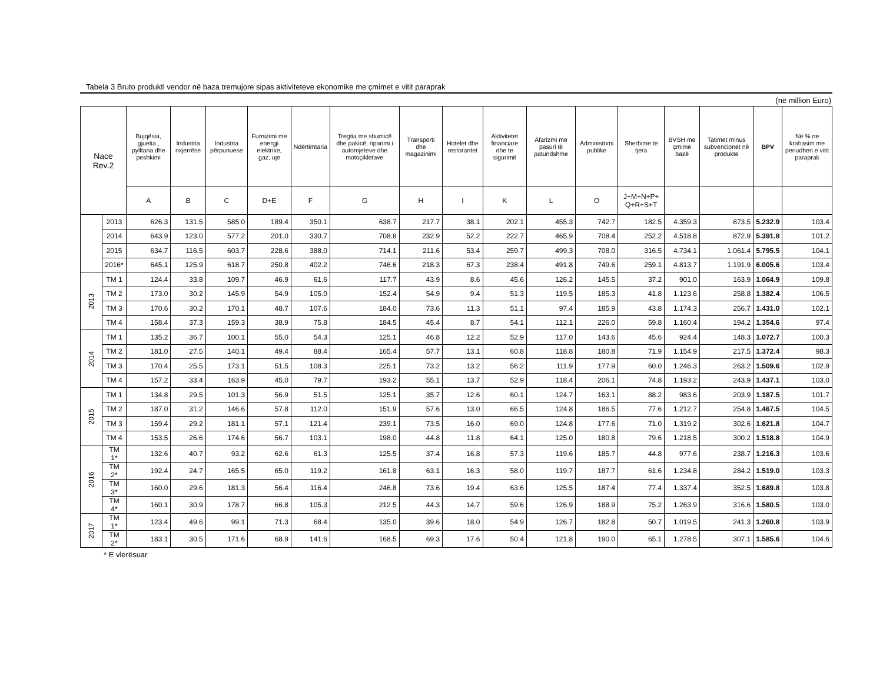Tabela 3 Bruto produkti vendor në baza tremujore sipas aktiviteteve ekonomike me çmimet e vitit paraprak
(në million Euro)
| Nace Rev.2 | | Bujqësia, gjuetia , pylltaria dhe peshkimi | Industria nxjerrëse | Industria përpunuese | Furnizimi me energji elektrike, gaz, uje | Ndërtimtaria | Tregtia me shumicë dhe pakicë; riparimi i automjeteve dhe motoçikletave | Transporti dhe magazinimi | Hotelet dhe restorantet | Aktivitetet financiare dhe te sigurimit | Afarizmi me pasuri të patundshme | Administrimi publike | Sherbime te tjera | BVSH me çmime bazë | Tatimet minus subvencionet në produkte | BPV | Në % ne krahasim me periudhen e vitit paraprak |
| --- | --- | --- | --- | --- | --- | --- | --- | --- | --- | --- | --- | --- | --- | --- | --- | --- | --- |
| | | A | B | C | D+E | F | G | H | I | K | L | O | J+M+N+P+ Q+R+S+T | | | | |
| | 2013 | 626.3 | 131.5 | 585.0 | 189.4 | 350.1 | 638.7 | 217.7 | 38.1 | 202.1 | 455.3 | 742.7 | 182.5 | 4.359.3 | 873.5 | 5.232.9 | 103.4 |
| | 2014 | 643.9 | 123.0 | 577.2 | 201.0 | 330.7 | 708.8 | 232.9 | 52.2 | 222.7 | 465.9 | 708.4 | 252.2 | 4.518.8 | 872.9 | 5.391.8 | 101.2 |
| | 2015 | 634.7 | 116.5 | 603.7 | 228.6 | 388.0 | 714.1 | 211.6 | 53.4 | 259.7 | 499.3 | 708.0 | 316.5 | 4.734.1 | 1.061.4 | 5.795.5 | 104.1 |
| | 2016* | 645.1 | 125.9 | 618.7 | 250.8 | 402.2 | 746.6 | 218.3 | 67.3 | 238.4 | 491.8 | 749.6 | 259.1 | 4.813.7 | 1.191.9 | 6.005.6 | 103.4 |
| 2013 | TM 1 | 124.4 | 33.8 | 109.7 | 46.9 | 61.6 | 117.7 | 43.9 | 8.6 | 45.6 | 126.2 | 145.5 | 37.2 | 901.0 | 163.9 | 1.064.9 | 109.8 |
| | TM 2 | 173.0 | 30.2 | 145.9 | 54.9 | 105.0 | 152.4 | 54.9 | 9.4 | 51.3 | 119.5 | 185.3 | 41.8 | 1.123.6 | 258.8 | 1.382.4 | 106.5 |
| | TM 3 | 170.6 | 30.2 | 170.1 | 48.7 | 107.6 | 184.0 | 73.6 | 11.3 | 51.1 | 97.4 | 185.9 | 43.8 | 1.174.3 | 256.7 | 1.431.0 | 102.1 |
| | TM 4 | 158.4 | 37.3 | 159.3 | 38.9 | 75.8 | 184.5 | 45.4 | 8.7 | 54.1 | 112.1 | 226.0 | 59.8 | 1.160.4 | 194.2 | 1.354.6 | 97.4 |
| 2014 | TM 1 | 135.2 | 36.7 | 100.1 | 55.0 | 54.3 | 125.1 | 46.8 | 12.2 | 52.9 | 117.0 | 143.6 | 45.6 | 924.4 | 148.3 | 1.072.7 | 100.3 |
| | TM 2 | 181.0 | 27.5 | 140.1 | 49.4 | 88.4 | 165.4 | 57.7 | 13.1 | 60.8 | 118.8 | 180.8 | 71.9 | 1.154.9 | 217.5 | 1.372.4 | 98.3 |
| | TM 3 | 170.4 | 25.5 | 173.1 | 51.5 | 108.3 | 225.1 | 73.2 | 13.2 | 56.2 | 111.9 | 177.9 | 60.0 | 1.246.3 | 263.2 | 1.509.6 | 102.9 |
| | TM 4 | 157.2 | 33.4 | 163.9 | 45.0 | 79.7 | 193.2 | 55.1 | 13.7 | 52.9 | 118.4 | 206.1 | 74.8 | 1.193.2 | 243.9 | 1.437.1 | 103.0 |
| 2015 | TM 1 | 134.8 | 29.5 | 101.3 | 56.9 | 51.5 | 125.1 | 35.7 | 12.6 | 60.1 | 124.7 | 163.1 | 88.2 | 983.6 | 203.9 | 1.187.5 | 101.7 |
| | TM 2 | 187.0 | 31.2 | 146.6 | 57.8 | 112.0 | 151.9 | 57.6 | 13.0 | 66.5 | 124.8 | 186.5 | 77.6 | 1.212.7 | 254.8 | 1.467.5 | 104.5 |
| | TM 3 | 159.4 | 29.2 | 181.1 | 57.1 | 121.4 | 239.1 | 73.5 | 16.0 | 69.0 | 124.8 | 177.6 | 71.0 | 1.319.2 | 302.6 | 1.621.8 | 104.7 |
| | TM 4 | 153.5 | 26.6 | 174.6 | 56.7 | 103.1 | 198.0 | 44.8 | 11.8 | 64.1 | 125.0 | 180.8 | 79.6 | 1.218.5 | 300.2 | 1.518.8 | 104.9 |
| 2016 | TM 1* | 132.6 | 40.7 | 93.2 | 62.6 | 61.3 | 125.5 | 37.4 | 16.8 | 57.3 | 119.6 | 185.7 | 44.8 | 977.6 | 238.7 | 1.216.3 | 103.6 |
| | TM 2* | 192.4 | 24.7 | 165.5 | 65.0 | 119.2 | 161.8 | 63.1 | 16.3 | 58.0 | 119.7 | 187.7 | 61.6 | 1.234.8 | 284.2 | 1.519.0 | 103.3 |
| | TM 3* | 160.0 | 29.6 | 181.3 | 56.4 | 116.4 | 246.8 | 73.6 | 19.4 | 63.6 | 125.5 | 187.4 | 77.4 | 1.337.4 | 352.5 | 1.689.8 | 103.8 |
| | TM 4* | 160.1 | 30.9 | 178.7 | 66.8 | 105.3 | 212.5 | 44.3 | 14.7 | 59.6 | 126.9 | 188.9 | 75.2 | 1.263.9 | 316.6 | 1.580.5 | 103.0 |
| 2017 | TM 1* | 123.4 | 49.6 | 99.1 | 71.3 | 68.4 | 135.0 | 39.6 | 18.0 | 54.9 | 126.7 | 182.8 | 50.7 | 1.019.5 | 241.3 | 1.260.8 | 103.9 |
| | TM 2* | 183.1 | 30.5 | 171.6 | 68.9 | 141.6 | 168.5 | 69.3 | 17.6 | 50.4 | 121.8 | 190.0 | 65.1 | 1.278.5 | 307.1 | 1.585.6 | 104.6 |
* E vlerësuar